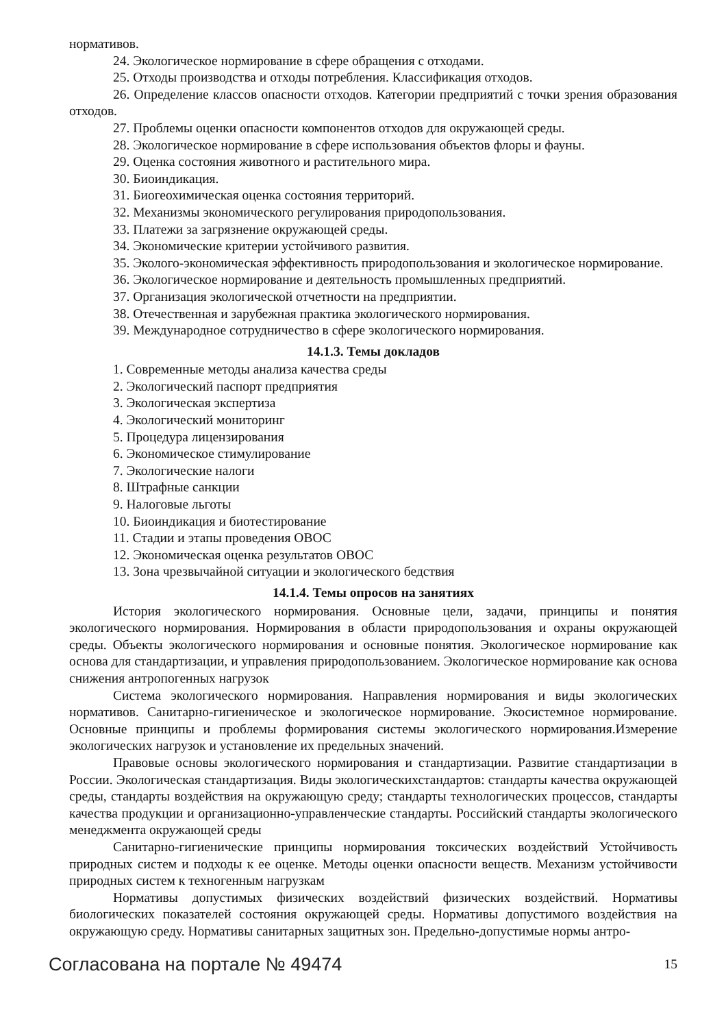нормативов.
24. Экологическое нормирование в сфере обращения с отходами.
25. Отходы производства и отходы потребления. Классификация отходов.
26. Определение классов опасности отходов. Категории предприятий с точки зрения образования отходов.
27. Проблемы оценки опасности компонентов отходов для окружающей среды.
28. Экологическое нормирование в сфере использования объектов флоры и фауны.
29. Оценка состояния животного и растительного мира.
30. Биоиндикация.
31. Биогеохимическая оценка состояния территорий.
32. Механизмы экономического регулирования природопользования.
33. Платежи за загрязнение окружающей среды.
34. Экономические критерии устойчивого развития.
35. Эколого-экономическая эффективность природопользования и экологическое нормирование.
36. Экологическое нормирование и деятельность промышленных предприятий.
37. Организация экологической отчетности на предприятии.
38. Отечественная и зарубежная практика экологического нормирования.
39. Международное сотрудничество в сфере экологического нормирования.
14.1.3. Темы докладов
1. Современные методы анализа качества среды
2. Экологический паспорт предприятия
3. Экологическая экспертиза
4. Экологический мониторинг
5. Процедура лицензирования
6. Экономическое стимулирование
7. Экологические налоги
8. Штрафные санкции
9. Налоговые льготы
10. Биоиндикация и биотестирование
11. Стадии и этапы проведения ОВОС
12. Экономическая оценка результатов ОВОС
13. Зона чрезвычайной ситуации и экологического бедствия
14.1.4. Темы опросов на занятиях
История экологического нормирования. Основные цели, задачи, принципы и понятия экологического нормирования. Нормирования в области природопользования и охраны окружающей среды. Объекты экологического нормирования и основные понятия. Экологическое нормирование как основа для стандартизации, и управления природопользованием. Экологическое нормирование как основа снижения антропогенных нагрузок
Система экологического нормирования. Направления нормирования и виды экологических нормативов. Санитарно-гигиеническое и экологическое нормирование. Экосистемное нормирование. Основные принципы и проблемы формирования системы экологического нормирования.Измерение экологических нагрузок и установление их предельных значений.
Правовые основы экологического нормирования и стандартизации. Развитие стандартизации в России. Экологическая стандартизация. Виды экологическихстандартов: стандарты качества окружающей среды, стандарты воздействия на окружающую среду; стандарты технологических процессов, стандарты качества продукции и организационно-управленческие стандарты. Российский стандарты экологического менеджмента окружающей среды
Санитарно-гигиенические принципы нормирования токсических воздействий Устойчивость природных систем и подходы к ее оценке. Методы оценки опасности веществ. Механизм устойчивости природных систем к техногенным нагрузкам
Нормативы допустимых физических воздействий физических воздействий. Нормативы биологических показателей состояния окружающей среды. Нормативы допустимого воздействия на окружающую среду. Нормативы санитарных защитных зон. Предельно-допустимые нормы антро-
Согласована на портале № 49474 15